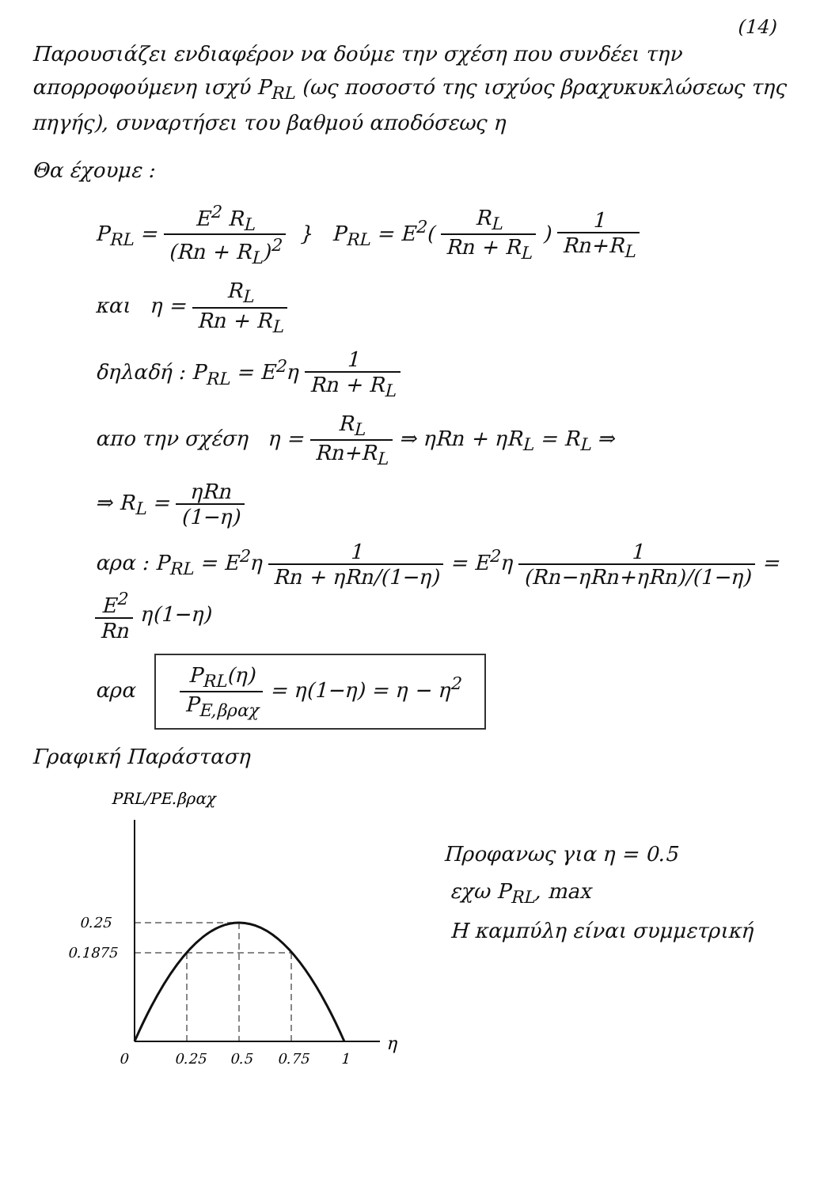(14)
Παρουσιάζει ενδιαφέρον να δούμε την σχέση που συνδέει την απορροφούμενη ισχύ P<sub>RL</sub> (ως ποσοστό της ισχύος βραχυκυκλώσεως της πηγής), συναρτήσει του βαθμού αποδόσεως η
Θα έχουμε :
P<sub>RL</sub> =
E<sup>2</sup> R<sub>L</sub> (Rn + R<sub>L</sub>)<sup>2</sup>
} P<sub>RL</sub> = E<sup>2</sup>(
R<sub>L</sub> Rn + R<sub>L</sub>
)
1 Rn+R<sub>L</sub>
και η =
R<sub>L</sub> Rn + R<sub>L</sub>
δηλαδή : P<sub>RL</sub> = E<sup>2</sup>η
1 Rn + R<sub>L</sub>
απο την σχέση η =
R<sub>L</sub> Rn+R<sub>L</sub>
⇒ ηRn + ηR<sub>L</sub> = R<sub>L</sub> ⇒
⇒ R<sub>L</sub> =
ηRn (1−η)
αρα : P<sub>RL</sub> = E<sup>2</sup>η
1 Rn + ηRn/(1−η)
= E<sup>2</sup>η
1 (Rn−ηRn+ηRn)/(1−η)
=
E<sup>2</sup> Rn
η(1−η)
αρα
P<sub>RL</sub>(η) P<sub>E,βραχ</sub>
= η(1−η) = η − η<sup>2</sup>
Γραφική Παράσταση
PRL/PE.βραχ
0.25
0.1875
0
0.25
0.5
0.75
1
η
Προφανως για η = 0.5
εχω P<sub>RL</sub>, max
Η καμπύλη είναι συμμετρική